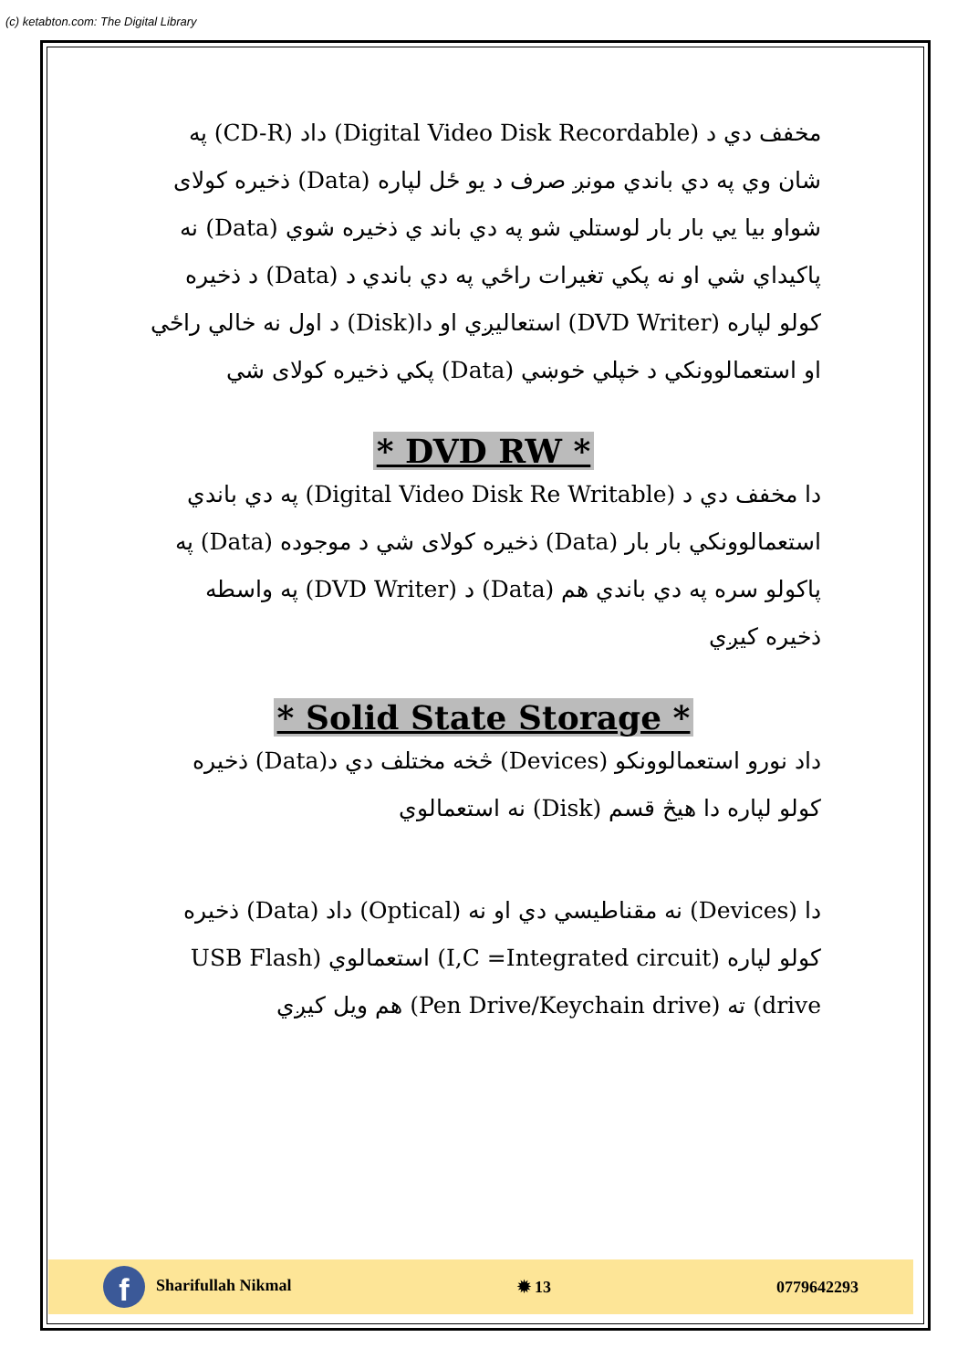(c) ketabton.com: The Digital Library
مخفف دي د (Digital Video Disk Recordable) داد (CD-R) په شان وي په دي باندي مونږ صرف د يو ځل لپاره (Data) ذخيره کولای شواو بيا يي بار بار لوستلي شو په دي باند ي ذخيره شوي (Data) نه پاکيداي شي او نه پکي تغيرات راځي په دي باندي د (Data) د ذخيره کولو لپاره (DVD Writer) استعاليږي او دا(Disk) د اول نه خالي راځي او استعمالوونکي د خپلي خوښي (Data) پکي ذخيره کولای شي
* DVD RW *
دا مخفف دي د (Digital Video Disk Re Writable) په دي باندي استعمالوونکي بار بار (Data) ذخيره کولای شي د موجوده (Data) په پاکولو سره په دي باندي هم (Data) د (DVD Writer) په واسطه ذخيره کيږي
* Solid State Storage *
داد نورو استعمالوونکو (Devices) څخه مختلف دي د(Data) ذخيره کولو لپاره دا هيڅ قسم (Disk) نه استعمالوي
دا (Devices) نه مقناطيسي دي او نه (Optical) داد (Data) ذخيره کولو لپاره (I,C =Integrated circuit) استعمالوي (USB Flash drive) ته (Pen Drive/Keychain drive) هم ويل کيږي
f Sharifullah Nikmal ✹ 13 0779642293